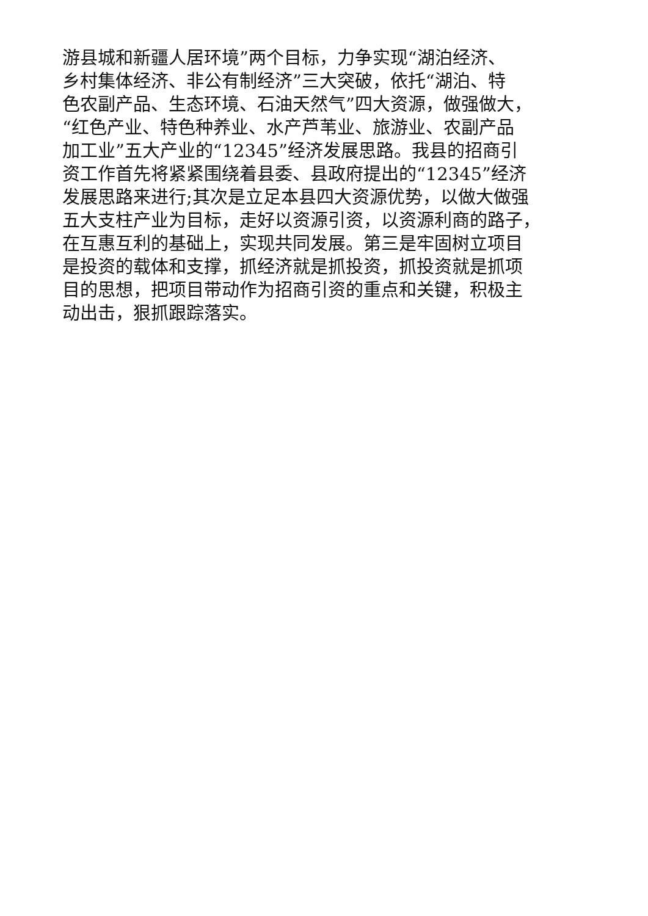游县城和新疆人居环境”两个目标，力争实现“湖泊经济、
乡村集体经济、非公有制经济”三大突破，依托“湖泊、特
色农副产品、生态环境、石油天然气”四大资源，做强做大，
“红色产业、特色种养业、水产芦苇业、旅游业、农副产品
加工业”五大产业的“12345”经济发展思路。我县的招商引
资工作首先将紧紧围绕着县委、县政府提出的“12345”经济
发展思路来进行;其次是立足本县四大资源优势，以做大做强
五大支柱产业为目标，走好以资源引资，以资源利商的路子，
在互惠互利的基础上，实现共同发展。第三是牢固树立项目
是投资的载体和支撑，抓经济就是抓投资，抓投资就是抓项
目的思想，把项目带动作为招商引资的重点和关键，积极主
动出击，狠抓跟踪落实。